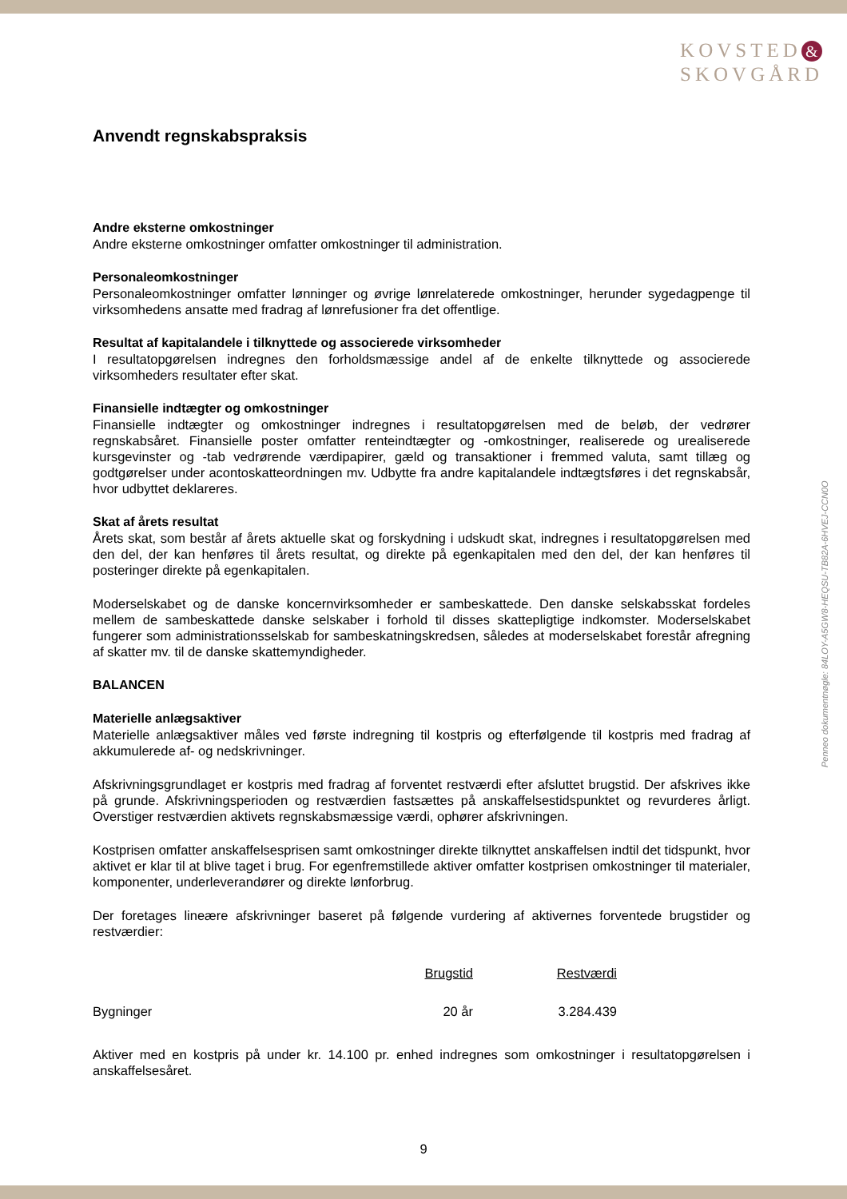KOVSTED &
SKOVGÅRD
Anvendt regnskabspraksis
Andre eksterne omkostninger
Andre eksterne omkostninger omfatter omkostninger til administration.
Personaleomkostninger
Personaleomkostninger omfatter lønninger og øvrige lønrelaterede omkostninger, herunder sygedagpenge til virksomhedens ansatte med fradrag af lønrefusioner fra det offentlige.
Resultat af kapitalandele i tilknyttede og associerede virksomheder
I resultatopgørelsen indregnes den forholdsmæssige andel af de enkelte tilknyttede og associerede virksomheders resultater efter skat.
Finansielle indtægter og omkostninger
Finansielle indtægter og omkostninger indregnes i resultatopgørelsen med de beløb, der vedrører regnskabsåret. Finansielle poster omfatter renteindtægter og -omkostninger, realiserede og urealiserede kursgevinster og -tab vedrørende værdipapirer, gæld og transaktioner i fremmed valuta, samt tillæg og godtgørelser under acontoskatteordningen mv. Udbytte fra andre kapitalandele indtægtsføres i det regnskabsår, hvor udbyttet deklareres.
Skat af årets resultat
Årets skat, som består af årets aktuelle skat og forskydning i udskudt skat, indregnes i resultatopgørelsen med den del, der kan henføres til årets resultat, og direkte på egenkapitalen med den del, der kan henføres til posteringer direkte på egenkapitalen.
Moderselskabet og de danske koncernvirksomheder er sambeskattede. Den danske selskabsskat fordeles mellem de sambeskattede danske selskaber i forhold til disses skattepligtige indkomster. Moderselskabet fungerer som administrationsselskab for sambeskatningskredsen, således at moderselskabet forestår afregning af skatter mv. til de danske skattemyndigheder.
BALANCEN
Materielle anlægsaktiver
Materielle anlægsaktiver måles ved første indregning til kostpris og efterfølgende til kostpris med fradrag af akkumulerede af- og nedskrivninger.
Afskrivningsgrundlaget er kostpris med fradrag af forventet restværdi efter afsluttet brugstid. Der afskrives ikke på grunde. Afskrivningsperioden og restværdien fastsættes på anskaffelsestidspunktet og revurderes årligt. Overstiger restværdien aktivets regnskabsmæssige værdi, ophører afskrivningen.
Kostprisen omfatter anskaffelsesprisen samt omkostninger direkte tilknyttet anskaffelsen indtil det tidspunkt, hvor aktivet er klar til at blive taget i brug. For egenfremstillede aktiver omfatter kostprisen omkostninger til materialer, komponenter, underleverandører og direkte lønforbrug.
Der foretages lineære afskrivninger baseret på følgende vurdering af aktivernes forventede brugstider og restværdier:
| | Brugstid | Restværdi | |
| --- | --- | --- | --- |
| Bygninger | 20 år | 3.284.439 | |
Aktiver med en kostpris på under kr. 14.100 pr. enhed indregnes som omkostninger i resultatopgørelsen i anskaffelsesåret.
Penneo dokumentnøgle: 84LOY-A5GW8-HEQSU-TB82A-6HVEJ-CCN0O
9